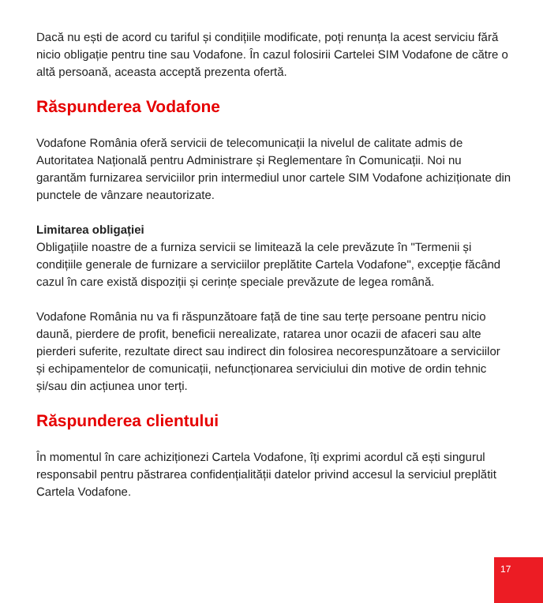Dacă nu ești de acord cu tariful și condițiile modificate, poți renunța la acest serviciu fără nicio obligație pentru tine sau Vodafone. În cazul folosirii Cartelei SIM Vodafone de către o altă persoană, aceasta acceptă prezenta ofertă.
Răspunderea Vodafone
Vodafone România oferă servicii de telecomunicații la nivelul de calitate admis de Autoritatea Națională pentru Administrare și Reglementare în Comunicații. Noi nu garantăm furnizarea serviciilor prin intermediul unor cartele SIM Vodafone achiziționate din punctele de vânzare neautorizate.
Limitarea obligației
Obligațiile noastre de a furniza servicii se limitează la cele prevăzute în "Termenii și condițiile generale de furnizare a serviciilor preplătite Cartela Vodafone", excepție făcând cazul în care există dispoziții și cerințe speciale prevăzute de legea română.
Vodafone România nu va fi răspunzătoare față de tine sau terțe persoane pentru nicio daună, pierdere de profit, beneficii nerealizate, ratarea unor ocazii de afaceri sau alte pierderi suferite, rezultate direct sau indirect din folosirea necorespunzătoare a serviciilor și echipamentelor de comunicații, nefuncționarea serviciului din motive de ordin tehnic și/sau din acțiunea unor terți.
Răspunderea clientului
În momentul în care achiziționezi Cartela Vodafone, îți exprimi acordul că ești singurul responsabil pentru păstrarea confidențialității datelor privind accesul la serviciul preplătit Cartela Vodafone.
17